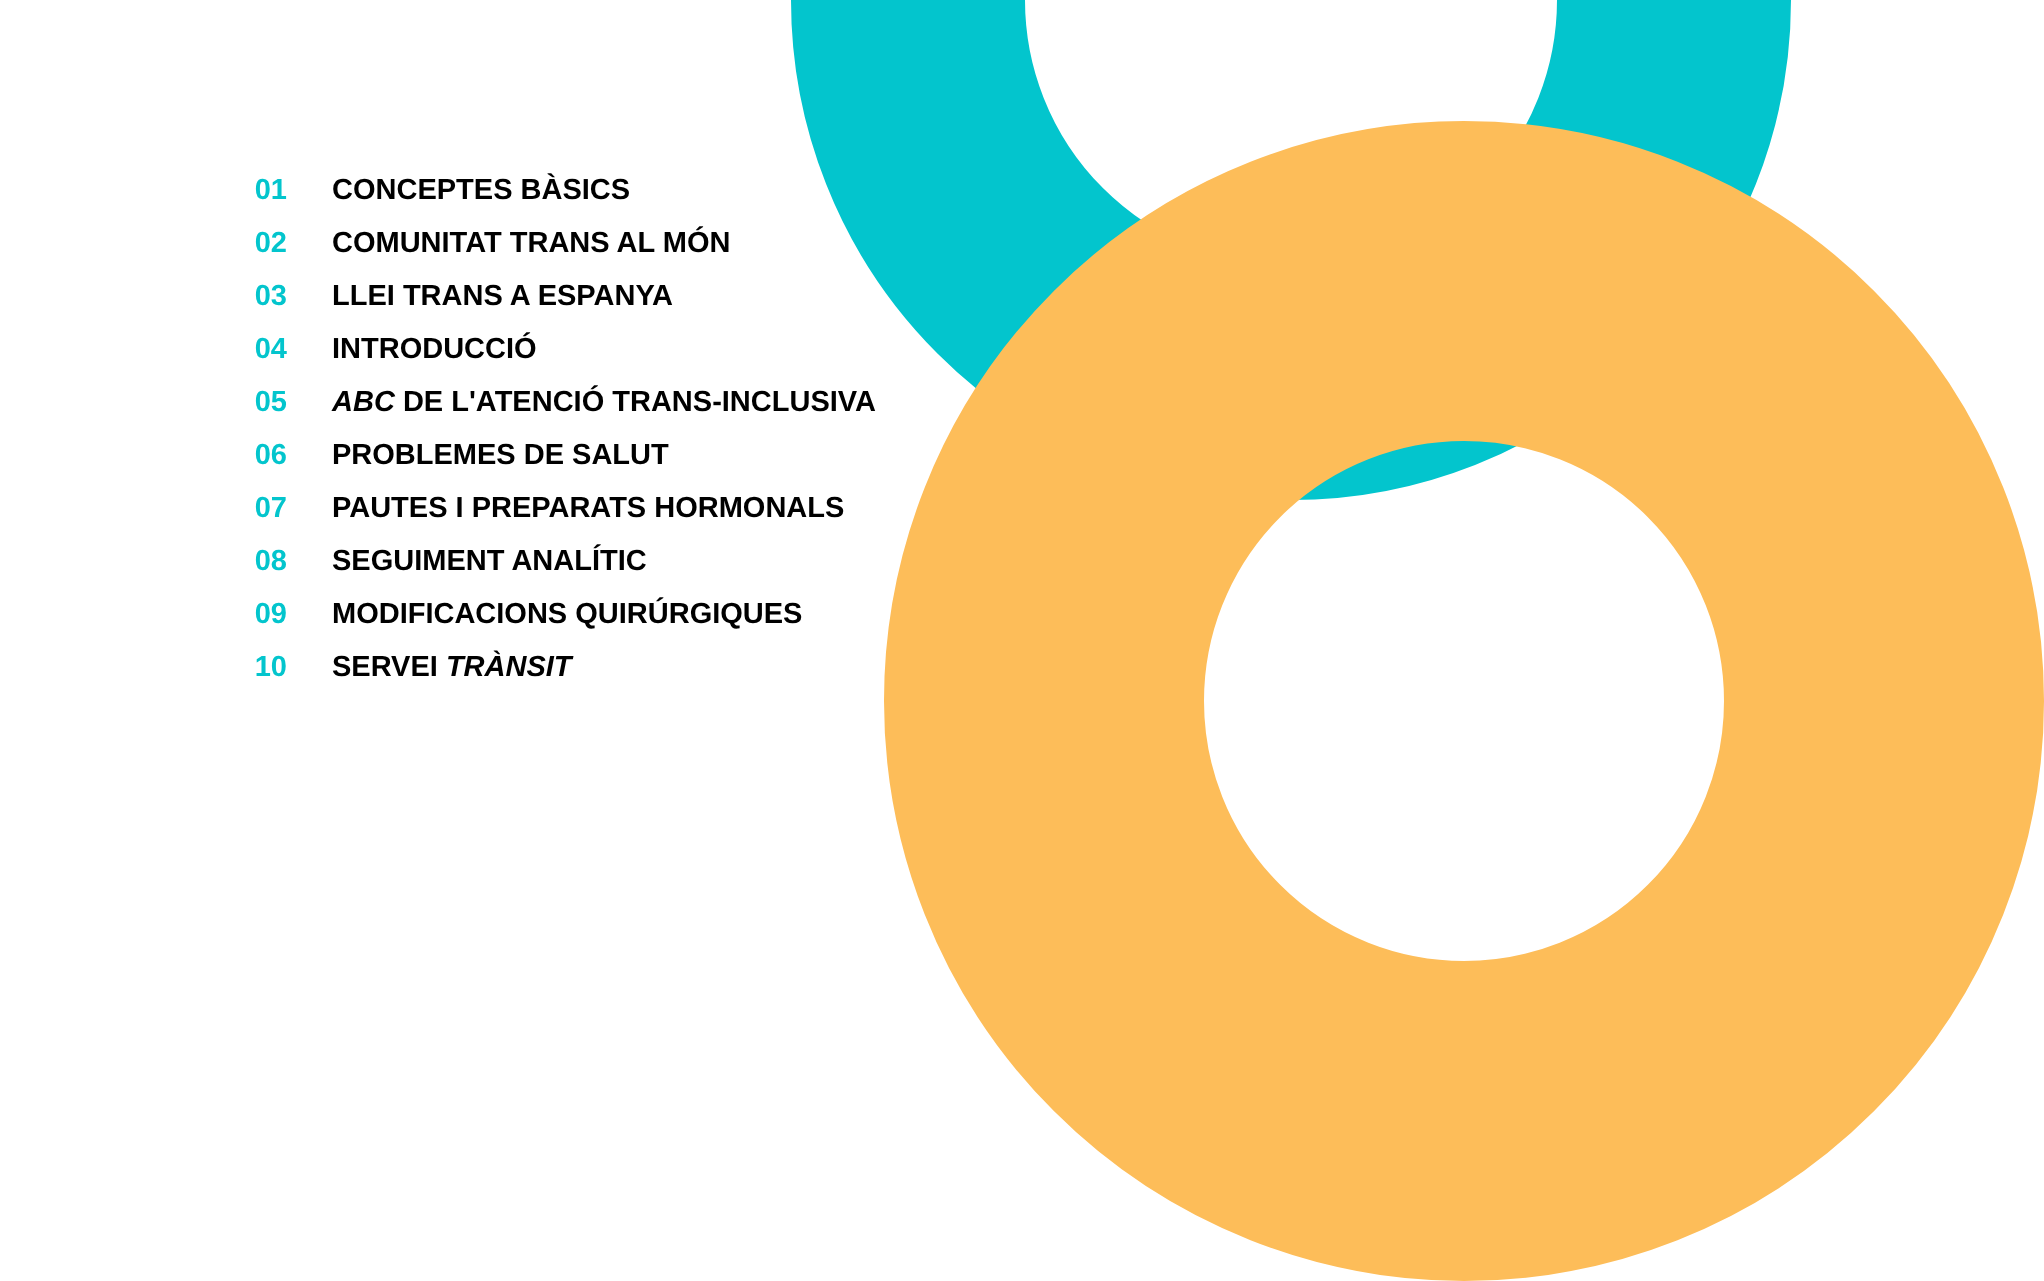01 CONCEPTES BÀSICS
02 COMUNITAT TRANS AL MÓN
03 LLEI TRANS A ESPANYA
04 INTRODUCCIÓ
05 ABC DE L'ATENCIÓ TRANS-INCLUSIVA
06 PROBLEMES DE SALUT
07 PAUTES I PREPARATS HORMONALS
08 SEGUIMENT ANALÍTIC
09 MODIFICACIONS QUIRÚRGIQUES
10 SERVEI TRÀNSIT